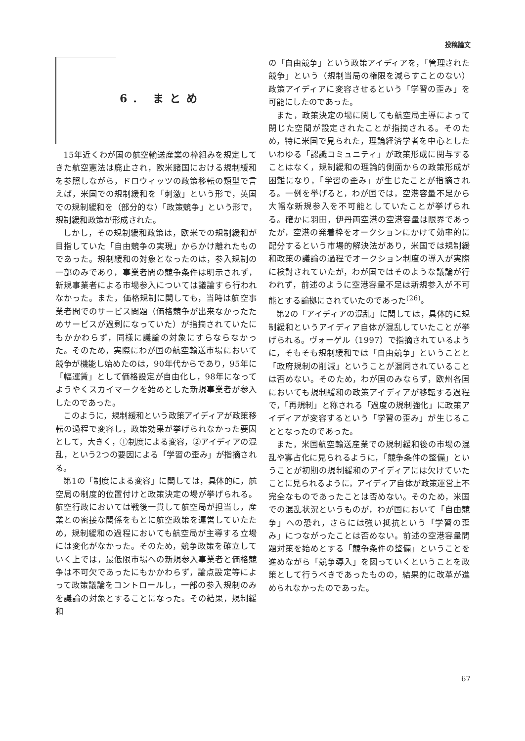投稿論文
6. まとめ
15年近くわが国の航空輸送産業の枠組みを規定してきた航空憲法は廃止され，欧米諸国における規制緩和を参照しながら，ドロウィッツの政策移転の類型で言えば，米国での規制緩和を「刺激」という形で，英国での規制緩和を（部分的な）「政策競争」という形で，規制緩和政策が形成された。
しかし，その規制緩和政策は，欧米での規制緩和が目指していた「自由競争の実現」からかけ離れたものであった。規制緩和の対象となったのは，参入規制の一部のみであり，事業者間の競争条件は明示されず，新規事業者による市場参入については議論すら行われなかった。また，価格規制に関しても，当時は航空事業者間でのサービス問題（価格競争が出来なかったためサービスが過剰になっていた）が指摘されていたにもかかわらず，同様に議論の対象にすらならなかった。そのため，実際にわが国の航空輸送市場において競争が機能し始めたのは，90年代からであり，95年に「幅運賃」として価格設定が自由化し，98年になってようやくスカイマークを始めとした新規事業者が参入したのであった。
このように，規制緩和という政策アイディアが政策移転の過程で変容し，政策効果が挙げられなかった要因として，大きく，①制度による変容，②アイディアの混乱，という2つの要因による「学習の歪み」が指摘される。
第1の「制度による変容」に関しては，具体的に，航空局の制度的位置付けと政策決定の場が挙げられる。航空行政においては戦後一貫して航空局が担当し，産業との密接な関係をもとに航空政策を運営していたため，規制緩和の過程においても航空局が主導する立場には変化がなかった。そのため，競争政策を確立していく上では，最低限市場への新規参入事業者と価格競争は不可欠であったにもかかわらず，論点設定等によって政策議論をコントロールし，一部の参入規制のみを議論の対象とすることになった。その結果，規制緩和
の「自由競争」という政策アイディアを，「管理された競争」という（規制当局の権限を減らすことのない）政策アイディアに変容させるという「学習の歪み」を可能にしたのであった。
また，政策決定の場に関しても航空局主導によって閉じた空間が設定されたことが指摘される。そのため，特に米国で見られた，理論経済学者を中心としたいわゆる「認識コミュニティ」が政策形成に関与することはなく，規制緩和の理論的側面からの政策形成が困難になり，「学習の歪み」が生じたことが指摘される。一例を挙げると，わが国では，空港容量不足から大幅な新規参入を不可能としていたことが挙げられる。確かに羽田，伊丹両空港の空港容量は限界であったが，空港の発着枠をオークションにかけて効率的に配分するという市場的解決法があり，米国では規制緩和政策の議論の過程でオークション制度の導入が実際に検討されていたが，わが国ではそのような議論が行われず，前述のように空港容量不足は新規参入が不可能とする論拠にされていたのであった<sup>(26)</sup>。
第2の「アイディアの混乱」に関しては，具体的に規制緩和というアイディア自体が混乱していたことが挙げられる。ヴォーゲル（1997）で指摘されているように，そもそも規制緩和では「自由競争」ということと「政府規制の削減」ということが混同されていることは否めない。そのため，わが国のみならず，欧州各国においても規制緩和の政策アイディアが移転する過程で，「再規制」と称される「過度の規制強化」に政策アイディアが変容するという「学習の歪み」が生じることとなったのであった。
また，米国航空輸送産業での規制緩和後の市場の混乱や寡占化に見られるように，「競争条件の整備」ということが初期の規制緩和のアイディアには欠けていたことに見られるように，アイディア自体が政策運営上不完全なものであったことは否めない。そのため，米国での混乱状況というものが，わが国において「自由競争」への恐れ，さらには強い抵抗という「学習の歪み」につながったことは否めない。前述の空港容量問題対策を始めとする「競争条件の整備」ということを進めながら「競争導入」を図っていくということを政策として行うべきであったものの，結果的に改革が進められなかったのであった。
67